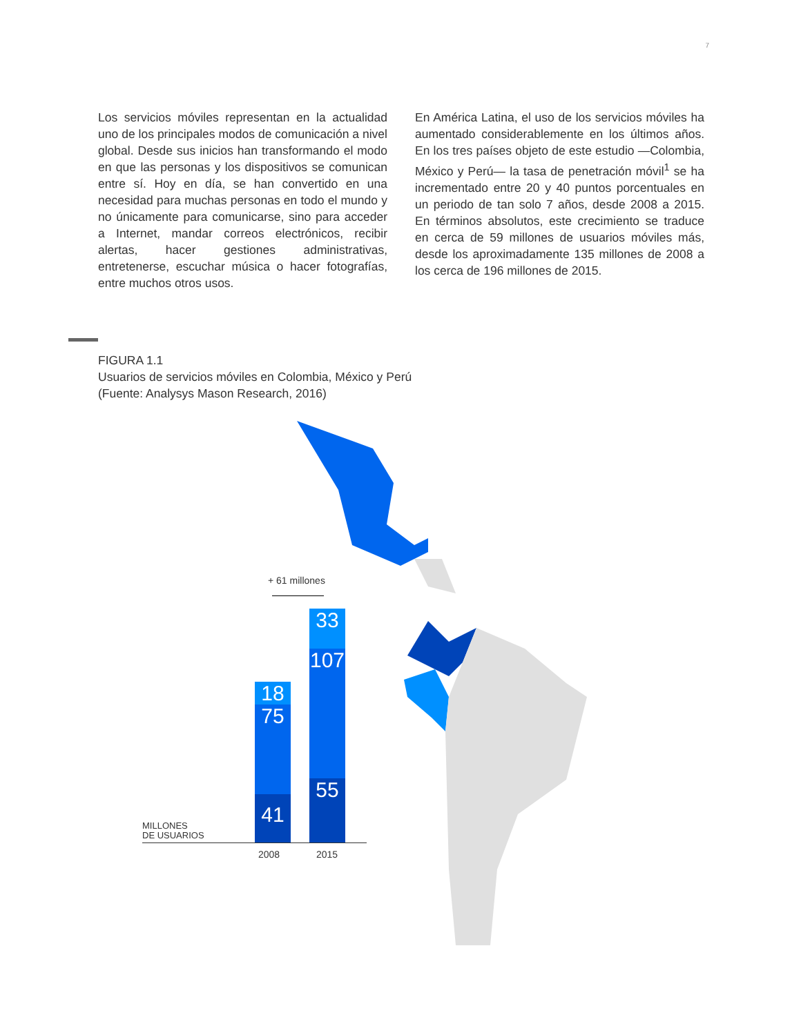7
Los servicios móviles representan en la actualidad uno de los principales modos de comunicación a nivel global. Desde sus inicios han transformando el modo en que las personas y los dispositivos se comunican entre sí. Hoy en día, se han convertido en una necesidad para muchas personas en todo el mundo y no únicamente para comunicarse, sino para acceder a Internet, mandar correos electróni­cos, recibir alertas, hacer gestiones administrativas, entretenerse, escuchar música o hacer fotografías, entre muchos otros usos.
En América Latina, el uso de los servicios móviles ha aumentado considerablemente en los últimos años. En los tres países objeto de este estudio —Colombia, México y Perú— la tasa de penetración móvil<sup>1</sup> se ha incrementado entre 20 y 40 puntos porcentuales en un periodo de tan solo 7 años, desde 2008 a 2015. En términos absolutos, este crecimiento se traduce en cerca de 59 millones de usuarios móviles más, desde los aproximadamente 135 millones de 2008 a los cerca de 196 millones de 2015.
FIGURA 1.1
Usuarios de servicios móviles en Colombia, México y Perú
(Fuente: Analysys Mason Research, 2016)
+ 61 millones
18
75
41
33
107
55
MILLONES
DE USUARIOS
2008 2015